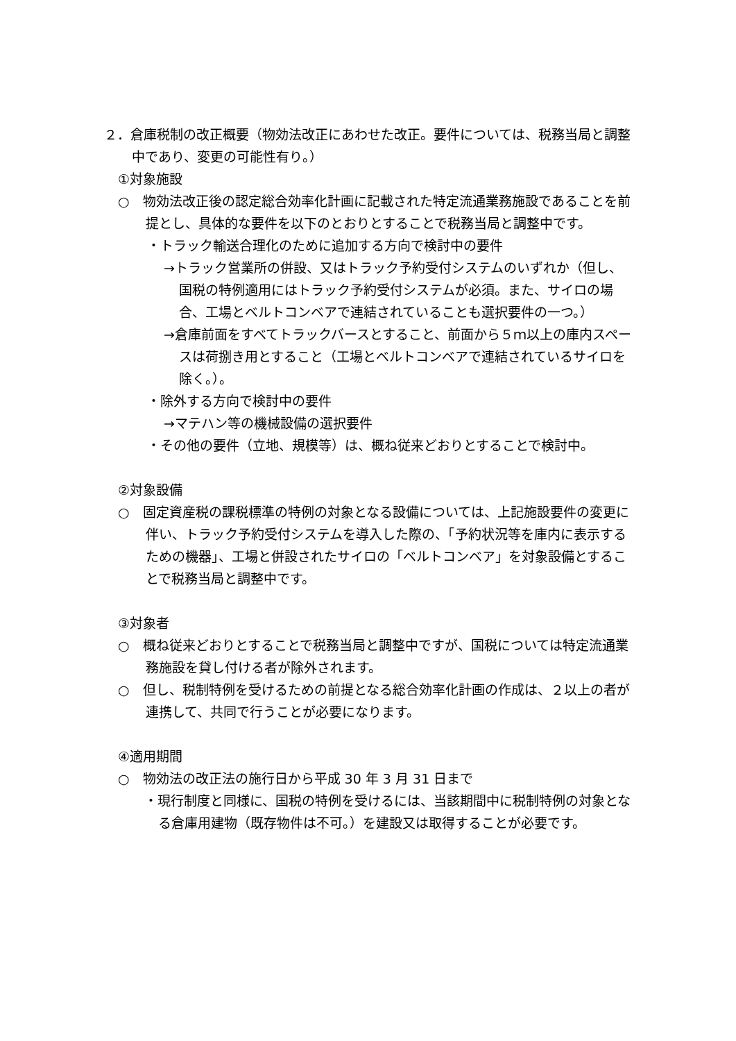２．倉庫税制の改正概要（物効法改正にあわせた改正。要件については、税務当局と調整中であり、変更の可能性有り。）
①対象施設
○　物効法改正後の認定総合効率化計画に記載された特定流通業務施設であることを前提とし、具体的な要件を以下のとおりとすることで税務当局と調整中です。
・トラック輸送合理化のために追加する方向で検討中の要件
→トラック営業所の併設、又はトラック予約受付システムのいずれか（但し、国税の特例適用にはトラック予約受付システムが必須。また、サイロの場合、工場とベルトコンベアで連結されていることも選択要件の一つ。）
→倉庫前面をすべてトラックバースとすること、前面から５ｍ以上の庫内スペースは荷捌き用とすること（工場とベルトコンベアで連結されているサイロを除く。）。
・除外する方向で検討中の要件
→マテハン等の機械設備の選択要件
・その他の要件（立地、規模等）は、概ね従来どおりとすることで検討中。
②対象設備
○　固定資産税の課税標準の特例の対象となる設備については、上記施設要件の変更に伴い、トラック予約受付システムを導入した際の、「予約状況等を庫内に表示するための機器」、工場と併設されたサイロの「ベルトコンベア」を対象設備とすることで税務当局と調整中です。
③対象者
○　概ね従来どおりとすることで税務当局と調整中ですが、国税については特定流通業務施設を貸し付ける者が除外されます。
○　但し、税制特例を受けるための前提となる総合効率化計画の作成は、２以上の者が連携して、共同で行うことが必要になります。
④適用期間
○　物効法の改正法の施行日から平成 30 年 3 月 31 日まで
・現行制度と同様に、国税の特例を受けるには、当該期間中に税制特例の対象となる倉庫用建物（既存物件は不可。）を建設又は取得することが必要です。